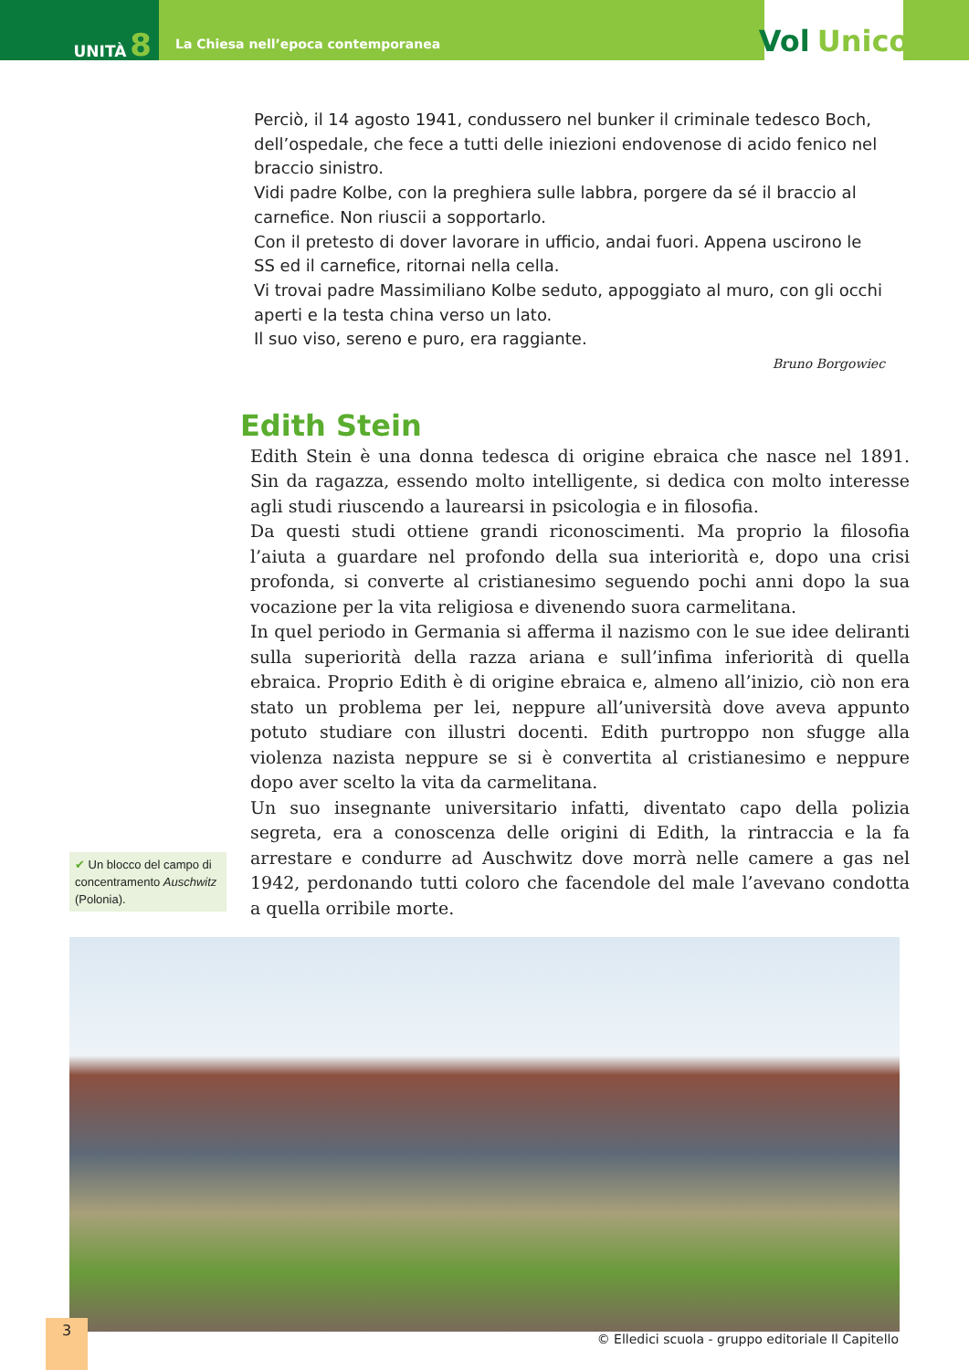UNITÀ 8
La Chiesa nell’epoca contemporanea
Vol Unico
Perciò, il 14 agosto 1941, condussero nel bunker il criminale tedesco Boch, dell’ospedale, che fece a tutti delle iniezioni endovenose di acido fenico nel braccio sinistro.
Vidi padre Kolbe, con la preghiera sulle labbra, porgere da sé il braccio al carnefice. Non riuscii a sopportarlo.
Con il pretesto di dover lavorare in ufficio, andai fuori. Appena uscirono le SS ed il carnefice, ritornai nella cella.
Vi trovai padre Massimiliano Kolbe seduto, appoggiato al muro, con gli occhi aperti e la testa china verso un lato.
Il suo viso, sereno e puro, era raggiante.
Bruno Borgowiec
Edith Stein
✔ Un blocco del campo di concentramento Auschwitz (Polonia).
Edith Stein è una donna tedesca di origine ebraica che nasce nel 1891. Sin da ragazza, essendo molto intelligente, si dedica con molto interesse agli studi riuscendo a laurearsi in psicologia e in filosofia.
Da questi studi ottiene grandi riconoscimenti. Ma proprio la filosofia l’aiuta a guardare nel profondo della sua interiorità e, dopo una crisi profonda, si converte al cristianesimo seguendo pochi anni dopo la sua vocazione per la vita religiosa e divenendo suora carmelitana.
In quel periodo in Germania si afferma il nazismo con le sue idee deliranti sulla superiorità della razza ariana e sull’infima inferiorità di quella ebraica. Proprio Edith è di origine ebraica e, almeno all’inizio, ciò non era stato un problema per lei, neppure all’università dove aveva appunto potuto studiare con illustri docenti. Edith purtroppo non sfugge alla violenza nazista neppure se si è convertita al cristianesimo e neppure dopo aver scelto la vita da carmelitana.
Un suo insegnante universitario infatti, diventato capo della polizia segreta, era a conoscenza delle origini di Edith, la rintraccia e la fa arrestare e condurre ad Auschwitz dove morrà nelle camere a gas nel 1942, perdonando tutti coloro che facendole del male l’avevano condotta a quella orribile morte.
3
© Elledici scuola - gruppo editoriale Il Capitello